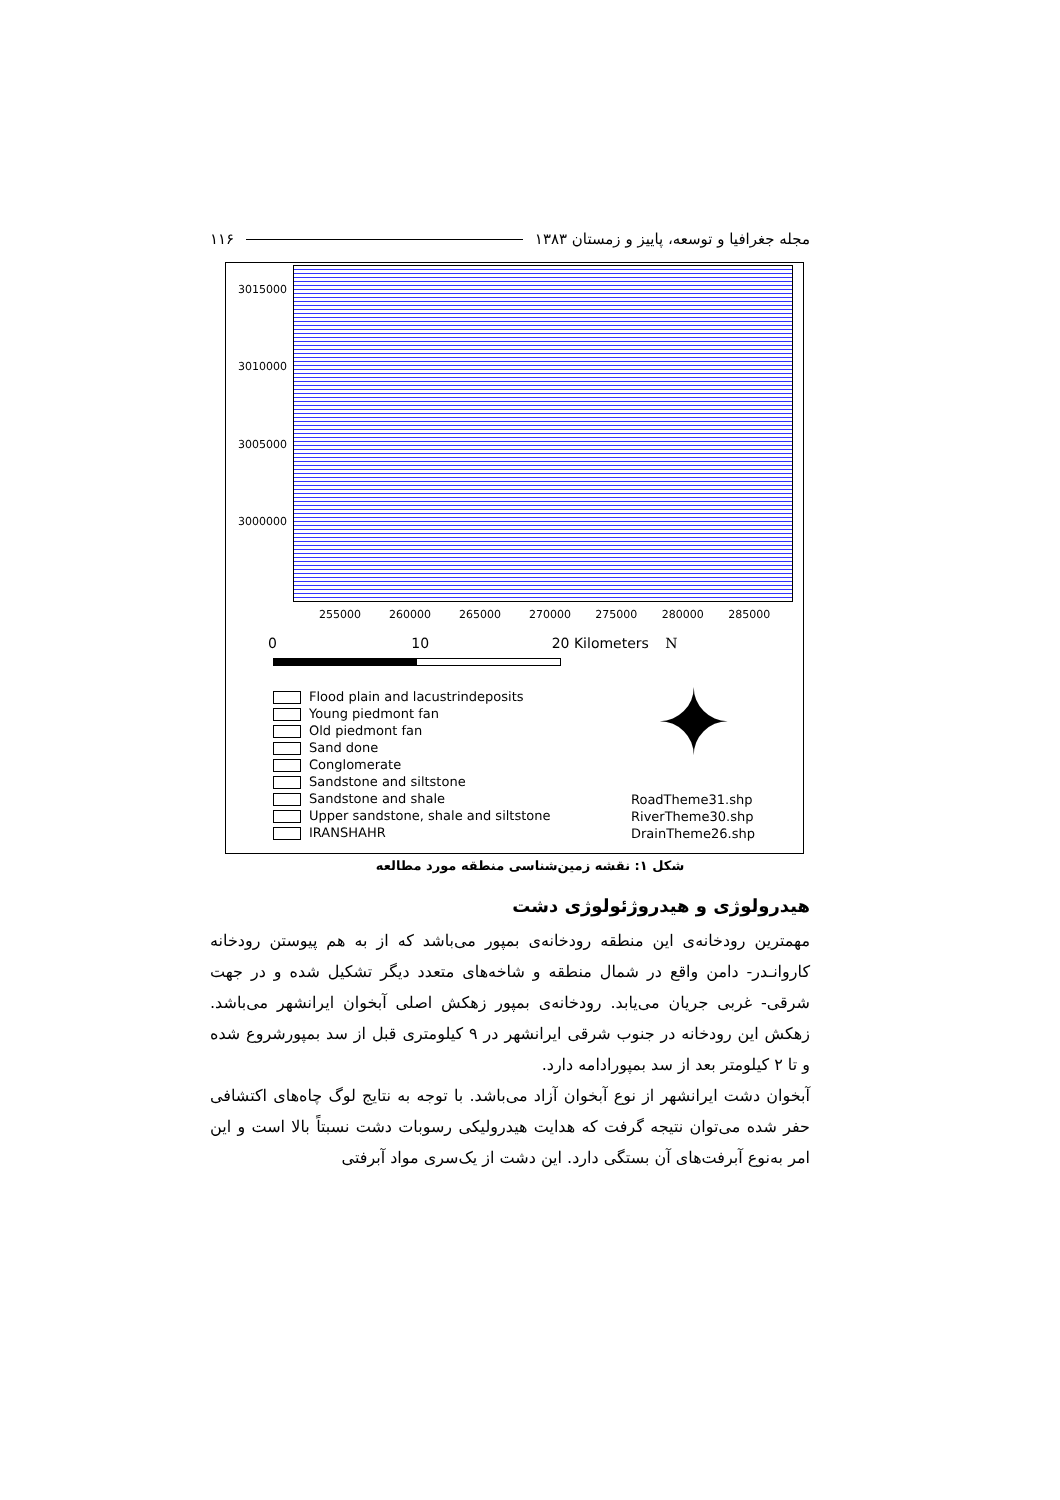۱۱۶ مجله جغرافیا و توسعه، پاییز و زمستان ۱۳۸۳
3015000
3010000
3005000
3000000
255000 260000 265000 270000 275000 280000 285000
0 10 20 Kilometers N
✦
Flood plain and lacustrindeposits
Young piedmont fan
Old piedmont fan
Sand done
Conglomerate
Sandstone and siltstone
Sandstone and shale
Upper sandstone, shale and siltstone
IRANSHAHR
RoadTheme31.shp
RiverTheme30.shp
DrainTheme26.shp
شکل ۱: نقشه زمین‌شناسی منطقه مورد مطالعه
هیدرولوژی و هیدروژئولوژی دشت
مهمترین رودخانه‌ی این منطقه رودخانه‌ی بمپور می‌باشد که از به هم پیوستن رودخانه کاروانـدر- دامن واقع در شمال منطقه و شاخه‌های متعدد دیگر تشکیل شده و در جهت شرقی- غربی جریان می‌یابد. رودخانه‌ی بمپور زهکش اصلی آبخوان ایرانشهر می‌باشد. زهکش این رودخانه در جنوب شرقی ایرانشهر در ۹ کیلومتری قبل از سد بمپورشروع شده و تا ۲ کیلومتر بعد از سد بمپورادامه دارد.
آبخوان دشت ایرانشهر از نوع آبخوان آزاد می‌باشد. با توجه به نتایج لوگ چاه‌های اکتشافی حفر شده می‌توان نتیجه گرفت که هدایت هیدرولیکی رسوبات دشت نسبتاً بالا است و این امر به‌نوع آبرفت‌های آن بستگی دارد. این دشت از یک‌سری مواد آبرفتی